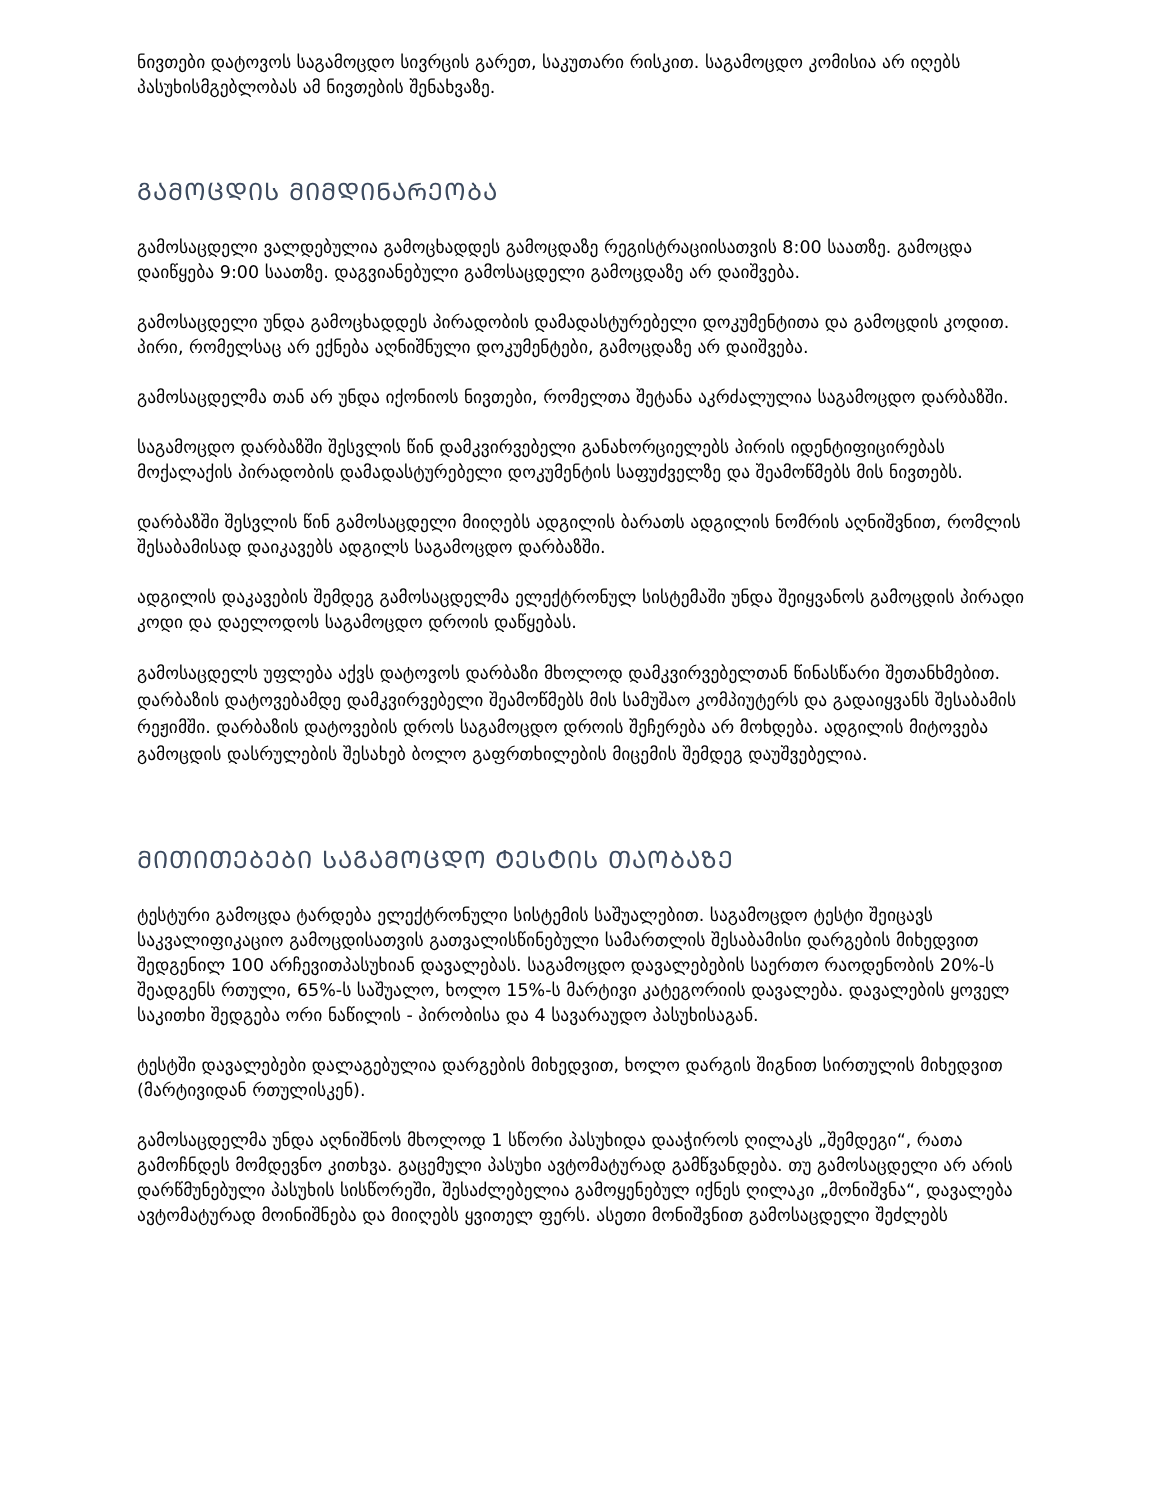ნივთები დატოვოს საგამოცდო სივრცის გარეთ, საკუთარი რისკით. საგამოცდო კომისია არ იღებს პასუხისმგებლობას ამ ნივთების შენახვაზე.
ᲒᲐᲛᲝᲪᲓᲘᲡ ᲛᲘᲛᲓᲘᲜᲐᲠᲔᲝᲑᲐ
გამოსაცდელი ვალდებულია გამოცხადდეს გამოცდაზე რეგისტრაციისათვის 8:00 საათზე. გამოცდა დაიწყება 9:00 საათზე. დაგვიანებული გამოსაცდელი გამოცდაზე არ დაიშვება.
გამოსაცდელი უნდა გამოცხადდეს პირადობის დამადასტურებელი დოკუმენტითა და გამოცდის კოდით. პირი, რომელსაც არ ექნება აღნიშნული დოკუმენტები, გამოცდაზე არ დაიშვება.
გამოსაცდელმა თან არ უნდა იქონიოს ნივთები, რომელთა შეტანა აკრძალულია საგამოცდო დარბაზში.
საგამოცდო დარბაზში შესვლის წინ დამკვირვებელი განახორციელებს პირის იდენტიფიცირებას მოქალაქის პირადობის დამადასტურებელი დოკუმენტის საფუძველზე და შეამოწმებს მის ნივთებს.
დარბაზში შესვლის წინ გამოსაცდელი მიიღებს ადგილის ბარათს ადგილის ნომრის აღნიშვნით, რომლის შესაბამისად დაიკავებს ადგილს საგამოცდო დარბაზში.
ადგილის დაკავების შემდეგ გამოსაცდელმა ელექტრონულ სისტემაში უნდა შეიყვანოს გამოცდის პირადი კოდი და დაელოდოს საგამოცდო დროის დაწყებას.
გამოსაცდელს უფლება აქვს დატოვოს დარბაზი მხოლოდ დამკვირვებელთან წინასწარი შეთანხმებით. დარბაზის დატოვებამდე დამკვირვებელი შეამოწმებს მის სამუშაო კომპიუტერს და გადაიყვანს შესაბამის რეჟიმში. დარბაზის დატოვების დროს საგამოცდო დროის შეჩერება არ მოხდება. ადგილის მიტოვება გამოცდის დასრულების შესახებ ბოლო გაფრთხილების მიცემის შემდეგ დაუშვებელია.
ᲛᲘᲗᲘᲗᲔᲑᲔᲑᲘ ᲡᲐᲒᲐᲛᲝᲪᲓᲝ ᲢᲔᲡᲢᲘᲡ ᲗᲐᲝᲑᲐᲖᲔ
ტესტური გამოცდა ტარდება ელექტრონული სისტემის საშუალებით. საგამოცდო ტესტი შეიცავს საკვალიფიკაციო გამოცდისათვის გათვალისწინებული სამართლის შესაბამისი დარგების მიხედვით შედგენილ 100 არჩევითპასუხიან დავალებას. საგამოცდო დავალებების საერთო რაოდენობის 20%-ს შეადგენს რთული, 65%-ს საშუალო, ხოლო 15%-ს მარტივი კატეგორიის დავალება. დავალების ყოველ საკითხი შედგება ორი ნაწილის - პირობისა და 4 სავარაუდო პასუხისაგან.
ტესტში დავალებები დალაგებულია დარგების მიხედვით, ხოლო დარგის შიგნით სირთულის მიხედვით (მარტივიდან რთულისკენ).
გამოსაცდელმა უნდა აღნიშნოს მხოლოდ 1 სწორი პასუხიდა დააჭიროს ღილაკს „შემდეგი“, რათა გამოჩნდეს მომდევნო კითხვა. გაცემული პასუხი ავტომატურად გამწვანდება. თუ გამოსაცდელი არ არის დარწმუნებული პასუხის სისწორეში, შესაძლებელია გამოყენებულ იქნეს ღილაკი „მონიშვნა“, დავალება ავტომატურად მოინიშნება და მიიღებს ყვითელ ფერს. ასეთი მონიშვნით გამოსაცდელი შეძლებს